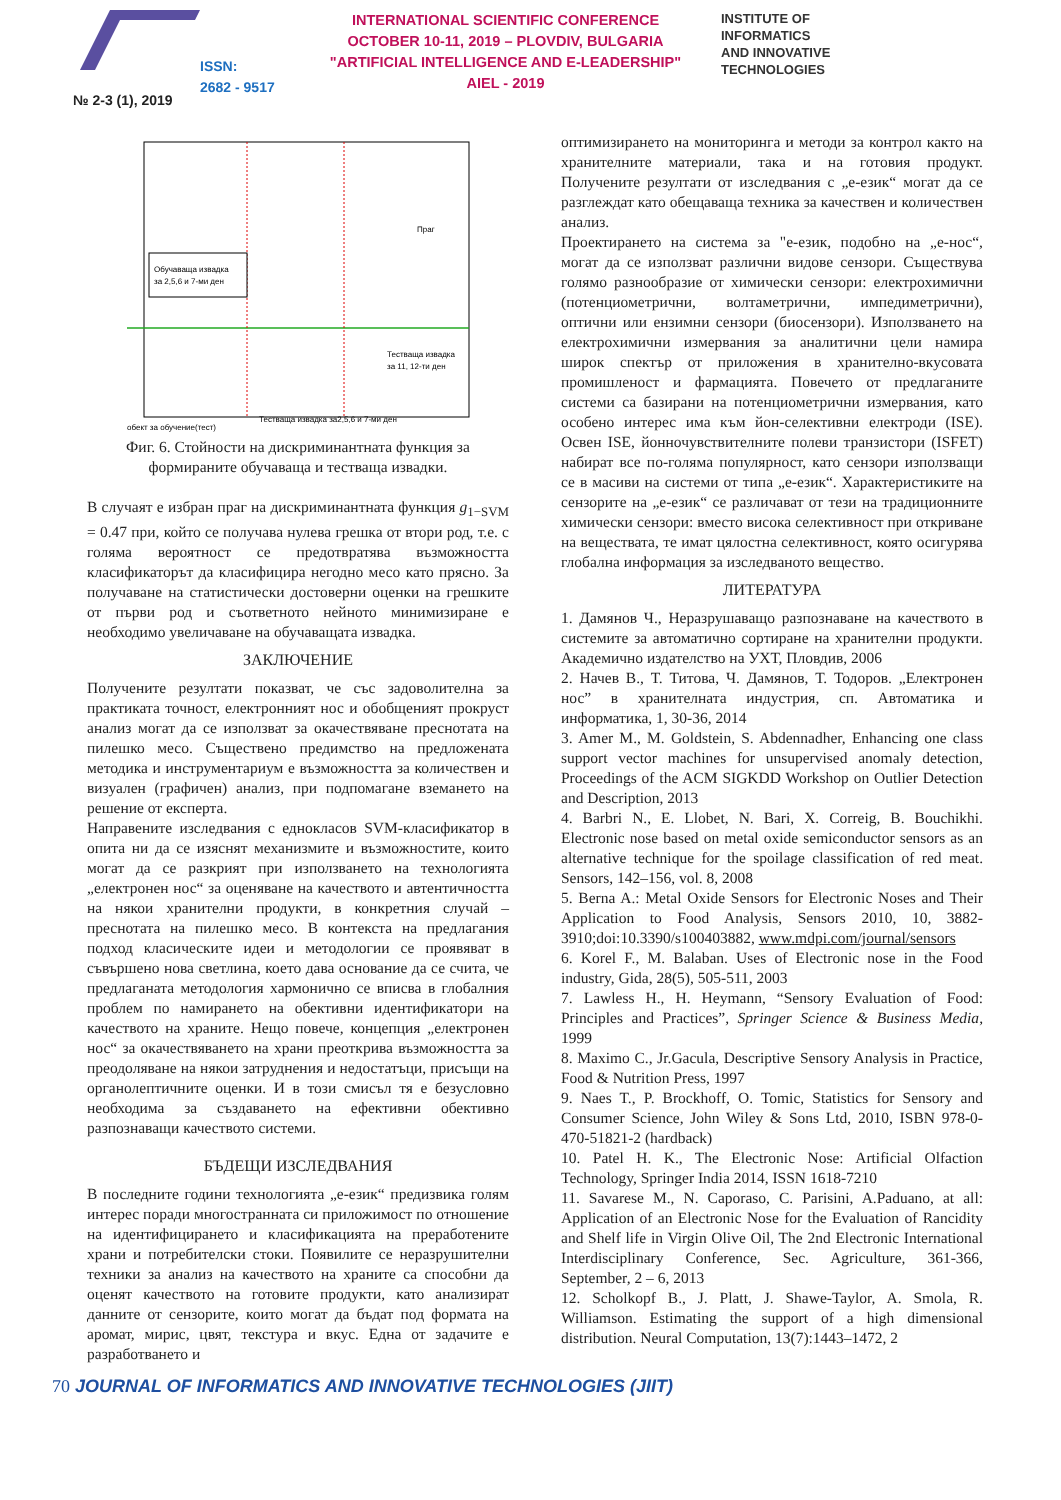ISSN:
2682 - 9517
INTERNATIONAL SCIENTIFIC CONFERENCE
OCTOBER 10-11, 2019 – PLOVDIV, BULGARIA
"ARTIFICIAL INTELLIGENCE AND E-LEADERSHIP"
AIEL - 2019
INSTITUTE OF
INFORMATICS
AND INNOVATIVE
TECHNOLOGIES
№ 2-3 (1), 2019
Обучаваща извадка
за 2,5,6 и 7-ми ден
обект за обучение(тест)
Праг
Тестваща извадка
за 11, 12-ти ден
Тестваща извадка за2,5,6 и 7-ми ден
Фиг. 6. Стойности на дискриминантната функция за формираните обучаваща и тестваща извадки.
В случаят е избран праг на дискриминантната функция g<sub>1−SVM</sub> = 0.47 при, който се получава нулева грешка от втори род, т.е. с голяма вероятност се предотвратява възможността класификаторът да класифицира негодно месо като прясно. За получаване на статистически достоверни оценки на грешките от първи род и съответното нейното минимизиране е необходимо увеличаване на обучаващата извадка.
ЗАКЛЮЧЕНИЕ
Получените резултати показват, че със задоволителна за практиката точност, електронният нос и обобщеният прокруст анализ могат да се използват за окачествяване преснотата на пилешко месо. Съществено предимство на предложената методика и инструментариум е възможността за количествен и визуален (графичен) анализ, при подпомагане вземането на решение от експерта.
Направените изследвания с еднокласов SVM-класификатор в опита ни да се изяснят механизмите и възможностите, които могат да се разкрият при използването на технологията „електронен нос“ за оценяване на качеството и автентичността на някои хранителни продукти, в конкретния случай – преснотата на пилешко месо. В контекста на предлагания подход класическите идеи и методологии се проявяват в съвършено нова светлина, което дава основание да се счита, че предлаганата методология хармонично се вписва в глобалния проблем по намирането на обективни идентификатори на качеството на храните. Нещо повече, концепция „електронен нос“ за окачествяването на храни преоткрива възможността за преодоляване на някои затруднения и недостатъци, присъщи на органолептичните оценки. И в този смисъл тя е безусловно необходима за създаването на ефективни обективно разпознаващи качеството системи.
БЪДЕЩИ ИЗСЛЕДВАНИЯ
В последните години технологията „е-език“ предизвика голям интерес поради многостранната си приложимост по отношение на идентифицирането и класификацията на преработените храни и потребителски стоки. Появилите се неразрушителни техники за анализ на качеството на храните са способни да оценят качеството на готовите продукти, като анализират данните от сензорите, които могат да бъдат под формата на аромат, мирис, цвят, текстура и вкус. Една от задачите е разработването и
оптимизирането на мониторинга и методи за контрол както на хранителните материали, така и на готовия продукт. Получените резултати от изследвания с „е-език“ могат да се разглеждат като обещаваща техника за качествен и количествен анализ.
Проектирането на система за "е-език, подобно на „е-нос“, могат да се използват различни видове сензори. Съществува голямо разнообразие от химически сензори: електрохимични (потенциометрични, волтаметрични, импедиметрични), оптични или ензимни сензори (биосензори). Използването на електрохимични измервания за аналитични цели намира широк спектър от приложения в хранително-вкусовата промишленост и фармацията. Повечето от предлаганите системи са базирани на потенциометрични измервания, като особено интерес има към йон-селективни електроди (ISE). Освен ISE, йонночувствителните полеви транзистори (ISFET) набират все по-голяма популярност, като сензори използващи се в масиви на системи от типа „е-език“. Характеристиките на сензорите на „е-език“ се различават от тези на традиционните химически сензори: вместо висока селективност при откриване на веществата, те имат цялостна селективност, която осигурява глобална информация за изследваното вещество.
ЛИТЕРАТУРА
1. Дамянов Ч., Неразрушаващо разпознаване на качеството в системите за автоматично сортиране на хранителни продукти. Академично издателство на УХТ, Пловдив, 2006
2. Начев В., Т. Титова, Ч. Дамянов, Т. Тодоров. „Електронен нос” в хранителната индустрия, сп. Автоматика и информатика, 1, 30-36, 2014
3. Amer M., M. Goldstein, S. Abdennadher, Enhancing one class support vector machines for unsupervised anomaly detection, Proceedings of the ACM SIGKDD Workshop on Outlier Detection and Description, 2013
4. Barbri N., E. Llobet, N. Bari, X. Correig, B. Bouchikhi. Electronic nose based on metal oxide semiconductor sensors as an alternative technique for the spoilage classification of red meat. Sensors, 142–156, vol. 8, 2008
5. Berna A.: Metal Oxide Sensors for Electronic Noses and Their Application to Food Analysis, Sensors 2010, 10, 3882-3910;doi:10.3390/s100403882, www.mdpi.com/journal/sensors
6. Korel F., M. Balaban. Uses of Electronic nose in the Food industry, Gida, 28(5), 505-511, 2003
7. Lawless H., H. Heymann, “Sensory Evaluation of Food: Principles and Practices”, Springer Science & Business Media, 1999
8. Maximo C., Jr.Gacula, Descriptive Sensory Analysis in Practice, Food & Nutrition Press, 1997
9. Naes T., P. Brockhoff, O. Tomic, Statistics for Sensory and Consumer Science, John Wiley & Sons Ltd, 2010, ISBN 978-0-470-51821-2 (hardback)
10. Patel H. K., The Electronic Nose: Artificial Olfaction Technology, Springer India 2014, ISSN 1618-7210
11. Savarese M., N. Caporaso, C. Parisini, A.Paduano, at all: Application of an Electronic Nose for the Evaluation of Rancidity and Shelf life in Virgin Olive Oil, The 2nd Electronic International Interdisciplinary Conference, Sec. Agriculture, 361-366, September, 2 – 6, 2013
12. Scholkopf B., J. Platt, J. Shawe-Taylor, A. Smola, R. Williamson. Estimating the support of a high dimensional distribution. Neural Computation, 13(7):1443–1472, 2
70 JOURNAL OF INFORMATICS AND INNOVATIVE TECHNOLOGIES (JIIT)